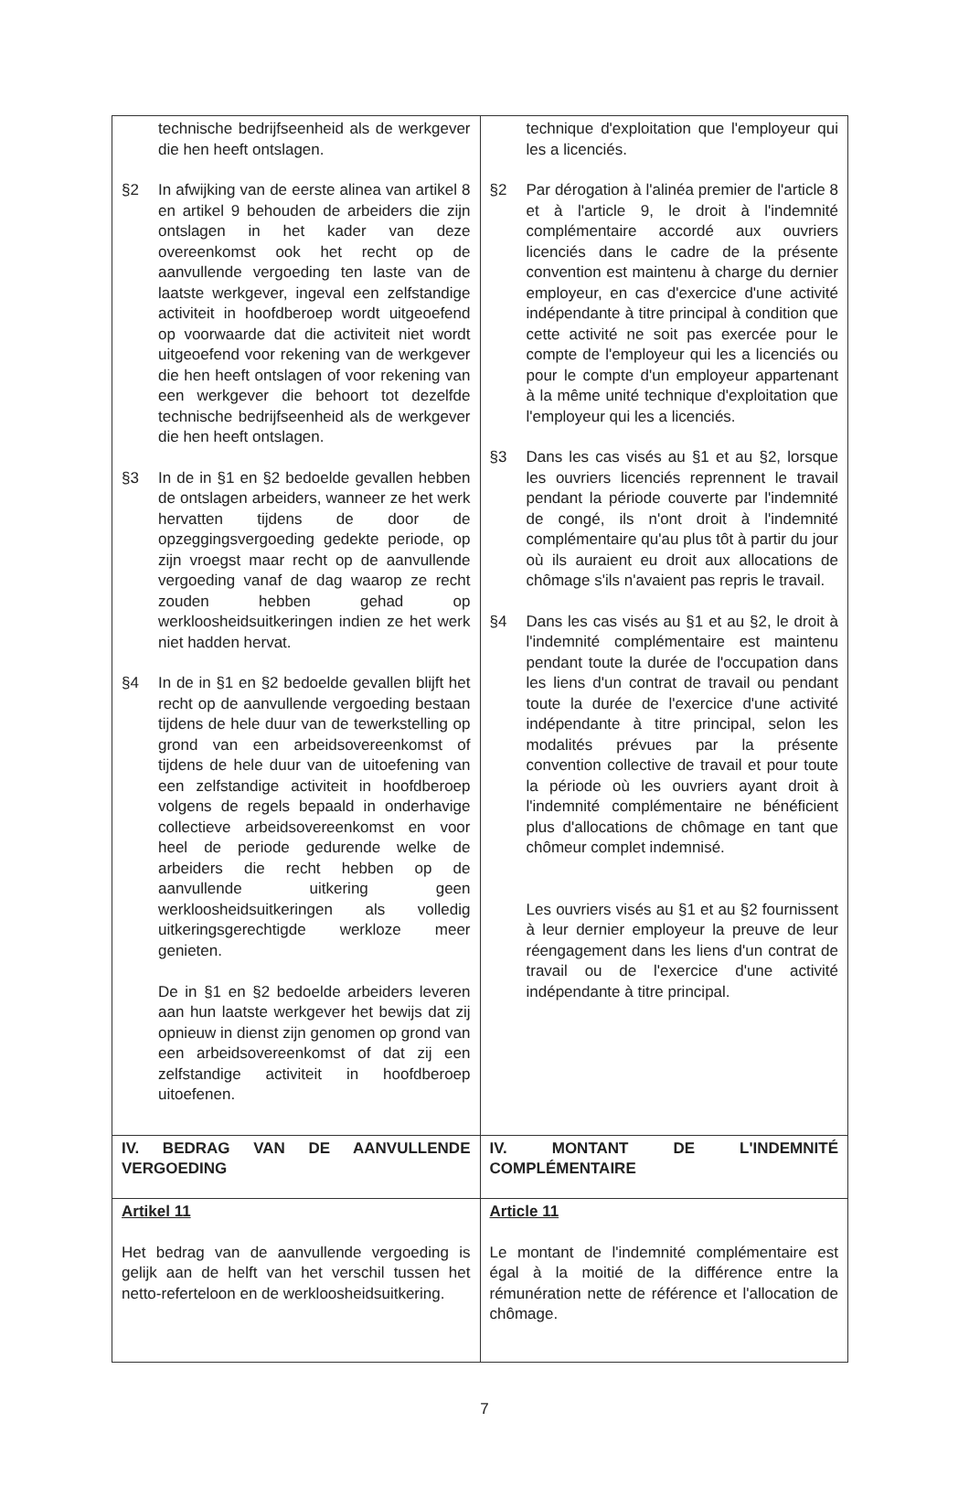| technische bedrijfseenheid als de werkgever die hen heeft ontslagen. §2 In afwijking van de eerste alinea van artikel 8 en artikel 9 behouden de arbeiders die zijn ontslagen in het kader van deze overeenkomst ook het recht op de aanvullende vergoeding ten laste van de laatste werkgever, ingeval een zelfstandige activiteit in hoofdberoep wordt uitgeoefend op voorwaarde dat die activiteit niet wordt uitgeoefend voor rekening van de werkgever die hen heeft ontslagen of voor rekening van een werkgever die behoort tot dezelfde technische bedrijfseenheid als de werkgever die hen heeft ontslagen. §3 In de in §1 en §2 bedoelde gevallen hebben de ontslagen arbeiders, wanneer ze het werk hervatten tijdens de door de opzeggingsvergoeding gedekte periode, op zijn vroegst maar recht op de aanvullende vergoeding vanaf de dag waarop ze recht zouden hebben gehad op werkloosheidsuitkeringen indien ze het werk niet hadden hervat. §4 In de in §1 en §2 bedoelde gevallen blijft het recht op de aanvullende vergoeding bestaan tijdens de hele duur van de tewerkstelling op grond van een arbeidsovereenkomst of tijdens de hele duur van de uitoefening van een zelfstandige activiteit in hoofdberoep volgens de regels bepaald in onderhavige collectieve arbeidsovereenkomst en voor heel de periode gedurende welke de arbeiders die recht hebben op de aanvullende uitkering geen werkloosheidsuitkeringen als volledig uitkeringsgerechtigde werkloze meer genieten. De in §1 en §2 bedoelde arbeiders leveren aan hun laatste werkgever het bewijs dat zij opnieuw in dienst zijn genomen op grond van een arbeidsovereenkomst of dat zij een zelfstandige activiteit in hoofdberoep uitoefenen. | technique d'exploitation que l'employeur qui les a licenciés. §2 Par dérogation à l'alinéa premier de l'article 8 et à l'article 9, le droit à l'indemnité complémentaire accordé aux ouvriers licenciés dans le cadre de la présente convention est maintenu à charge du dernier employeur, en cas d'exercice d'une activité indépendante à titre principal à condition que cette activité ne soit pas exercée pour le compte de l'employeur qui les a licenciés ou pour le compte d'un employeur appartenant à la même unité technique d'exploitation que l'employeur qui les a licenciés. §3 Dans les cas visés au §1 et au §2, lorsque les ouvriers licenciés reprennent le travail pendant la période couverte par l'indemnité de congé, ils n'ont droit à l'indemnité complémentaire qu'au plus tôt à partir du jour où ils auraient eu droit aux allocations de chômage s'ils n'avaient pas repris le travail. §4 Dans les cas visés au §1 et au §2, le droit à l'indemnité complémentaire est maintenu pendant toute la durée de l'occupation dans les liens d'un contrat de travail ou pendant toute la durée de l'exercice d'une activité indépendante à titre principal, selon les modalités prévues par la présente convention collective de travail et pour toute la période où les ouvriers ayant droit à l'indemnité complémentaire ne bénéficient plus d'allocations de chômage en tant que chômeur complet indemnisé. Les ouvriers visés au §1 et au §2 fournissent à leur dernier employeur la preuve de leur réengagement dans les liens d'un contrat de travail ou de l'exercice d'une activité indépendante à titre principal. |
| IV. BEDRAG VAN DE AANVULLENDE VERGOEDING | IV. MONTANT DE L'INDEMNITÉ COMPLÉMENTAIRE |
| Artikel 11 Het bedrag van de aanvullende vergoeding is gelijk aan de helft van het verschil tussen het netto-referteloon en de werkloosheidsuitkering. | Article 11 Le montant de l'indemnité complémentaire est égal à la moitié de la différence entre la rémunération nette de référence et l'allocation de chômage. |
7